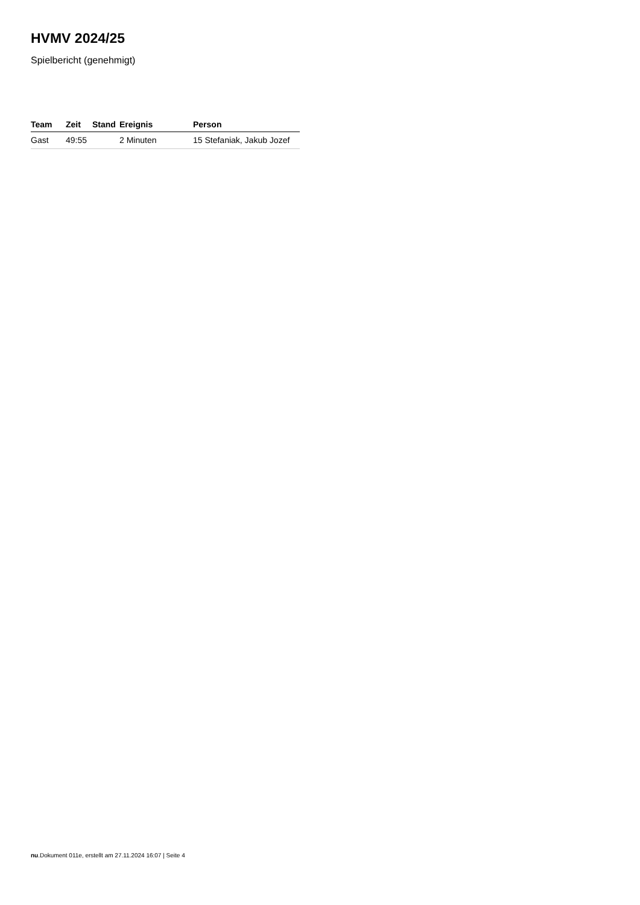HVMV 2024/25
Spielbericht (genehmigt)
| Team | Zeit | Stand | Ereignis | Person |
| --- | --- | --- | --- | --- |
| Gast | 49:55 | | 2 Minuten | 15 Stefaniak, Jakub Jozef |
nu.Dokument 011e, erstellt am 27.11.2024 16:07 | Seite 4